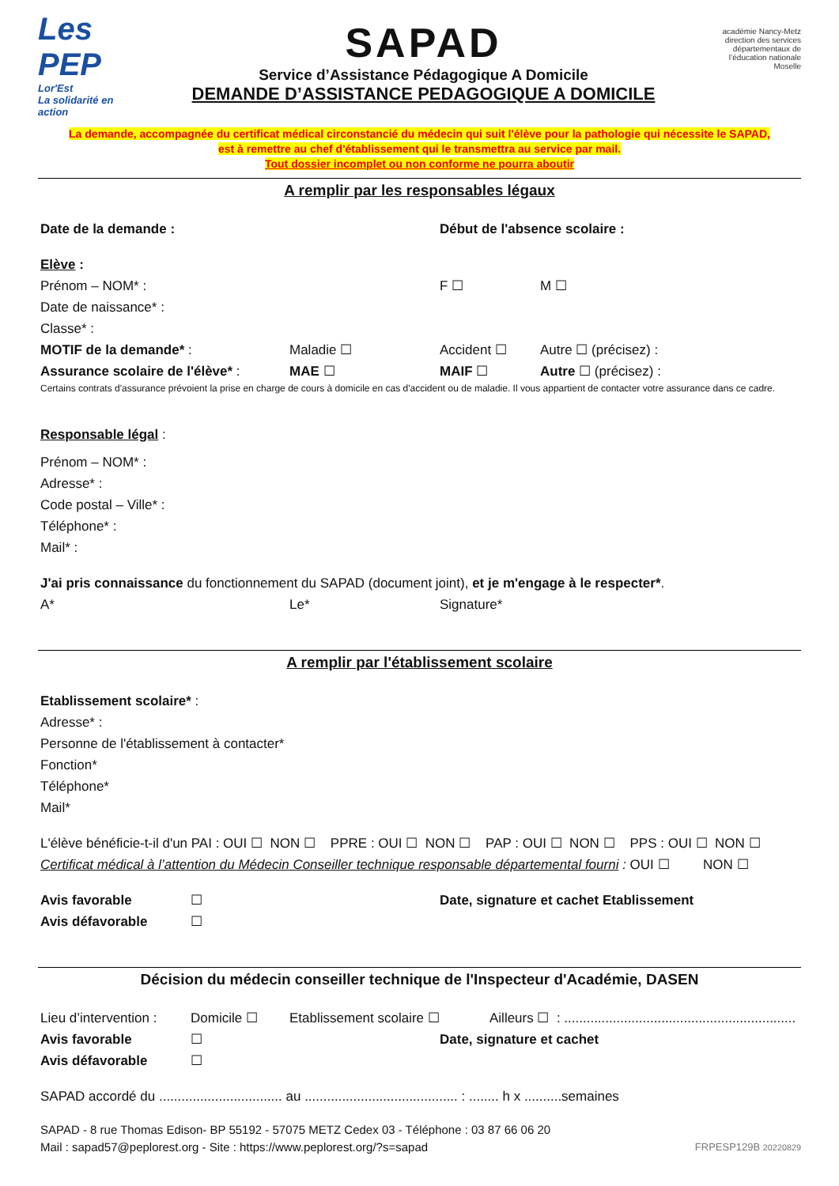Les PEP
Lor'Est
La solidarité en action
SAPAD
Service d’Assistance Pédagogique A Domicile
DEMANDE D’ASSISTANCE PEDAGOGIQUE A DOMICILE
académie Nancy-Metz
direction des services départementaux de l’éducation nationale Moselle
La demande, accompagnée du certificat médical circonstancié du médecin qui suit l'élève pour la pathologie qui nécessite le SAPAD,
est à remettre au chef d'établissement qui le transmettra au service par mail.
Tout dossier incomplet ou non conforme ne pourra aboutir
A remplir par les responsables légaux
Date de la demande : Début de l'absence scolaire :
Elève :
Prénom – NOM* : F ☐ M ☐
Date de naissance* :
Classe* :
MOTIF de la demande* : Maladie ☐ Accident ☐ Autre ☐ (précisez) :
Assurance scolaire de l'élève* : MAE ☐ MAIF ☐ Autre ☐ (précisez) :
Certains contrats d'assurance prévoient la prise en charge de cours à domicile en cas d'accident ou de maladie. Il vous appartient de contacter votre assurance dans ce cadre.
Responsable légal :
Prénom – NOM* :
Adresse* :
Code postal – Ville* :
Téléphone* :
Mail* :
J'ai pris connaissance du fonctionnement du SAPAD (document joint), et je m'engage à le respecter*.
A* Le* Signature*
A remplir par l'établissement scolaire
Etablissement scolaire* :
Adresse* :
Personne de l'établissement à contacter*
Fonction*
Téléphone*
Mail*
L'élève bénéficie-t-il d'un PAI : OUI ☐ NON ☐ PPRE : OUI ☐ NON ☐ PAP : OUI ☐ NON ☐ PPS : OUI ☐ NON ☐
Certificat médical à l’attention du Médecin Conseiller technique responsable départemental fourni : OUI ☐ NON ☐
Avis favorable ☐ Date, signature et cachet Etablissement
Avis défavorable ☐
Décision du médecin conseiller technique de l'Inspecteur d'Académie, DASEN
Lieu d’intervention : Domicile ☐ Etablissement scolaire ☐ Ailleurs ☐ : ..............................................................
Avis favorable ☐ Date, signature et cachet
Avis défavorable ☐
SAPAD accordé du ................................. au ......................................... : ........ h x ..........semaines
SAPAD - 8 rue Thomas Edison- BP 55192 - 57075 METZ Cedex 03 - Téléphone : 03 87 66 06 20
Mail : sapad57@peplorest.org - Site : https://www.peplorest.org/?s=sapad FRPESP129B 20220829